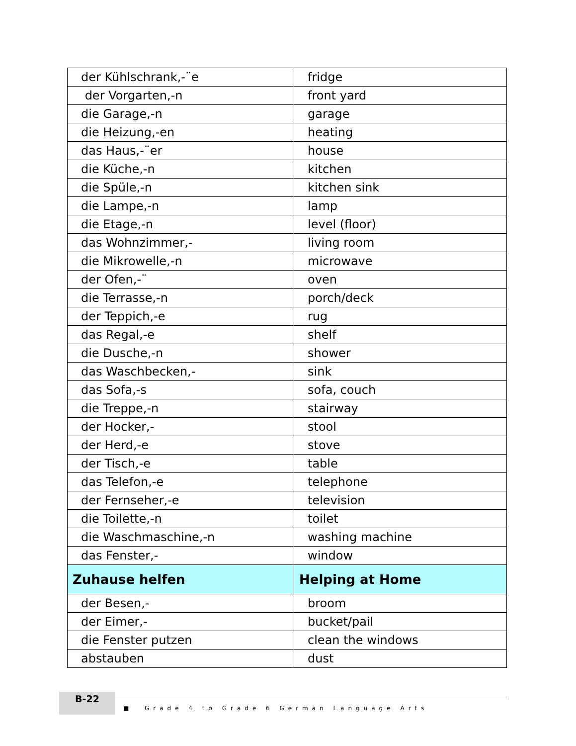| der Kühlschrank,-¨e | fridge |
| der Vorgarten,-n | front yard |
| die Garage,-n | garage |
| die Heizung,-en | heating |
| das Haus,-¨er | house |
| die Küche,-n | kitchen |
| die Spüle,-n | kitchen sink |
| die Lampe,-n | lamp |
| die Etage,-n | level (floor) |
| das Wohnzimmer,- | living room |
| die Mikrowelle,-n | microwave |
| der Ofen,-¨ | oven |
| die Terrasse,-n | porch/deck |
| der Teppich,-e | rug |
| das Regal,-e | shelf |
| die Dusche,-n | shower |
| das Waschbecken,- | sink |
| das Sofa,-s | sofa, couch |
| die Treppe,-n | stairway |
| der Hocker,- | stool |
| der Herd,-e | stove |
| der Tisch,-e | table |
| das Telefon,-e | telephone |
| der Fernseher,-e | television |
| die Toilette,-n | toilet |
| die Waschmaschine,-n | washing machine |
| das Fenster,- | window |
| Zuhause helfen | Helping at Home |
| der Besen,- | broom |
| der Eimer,- | bucket/pail |
| die Fenster putzen | clean the windows |
| abstauben | dust |
B-22 ■ Grade 4 to Grade 6 German Language Arts